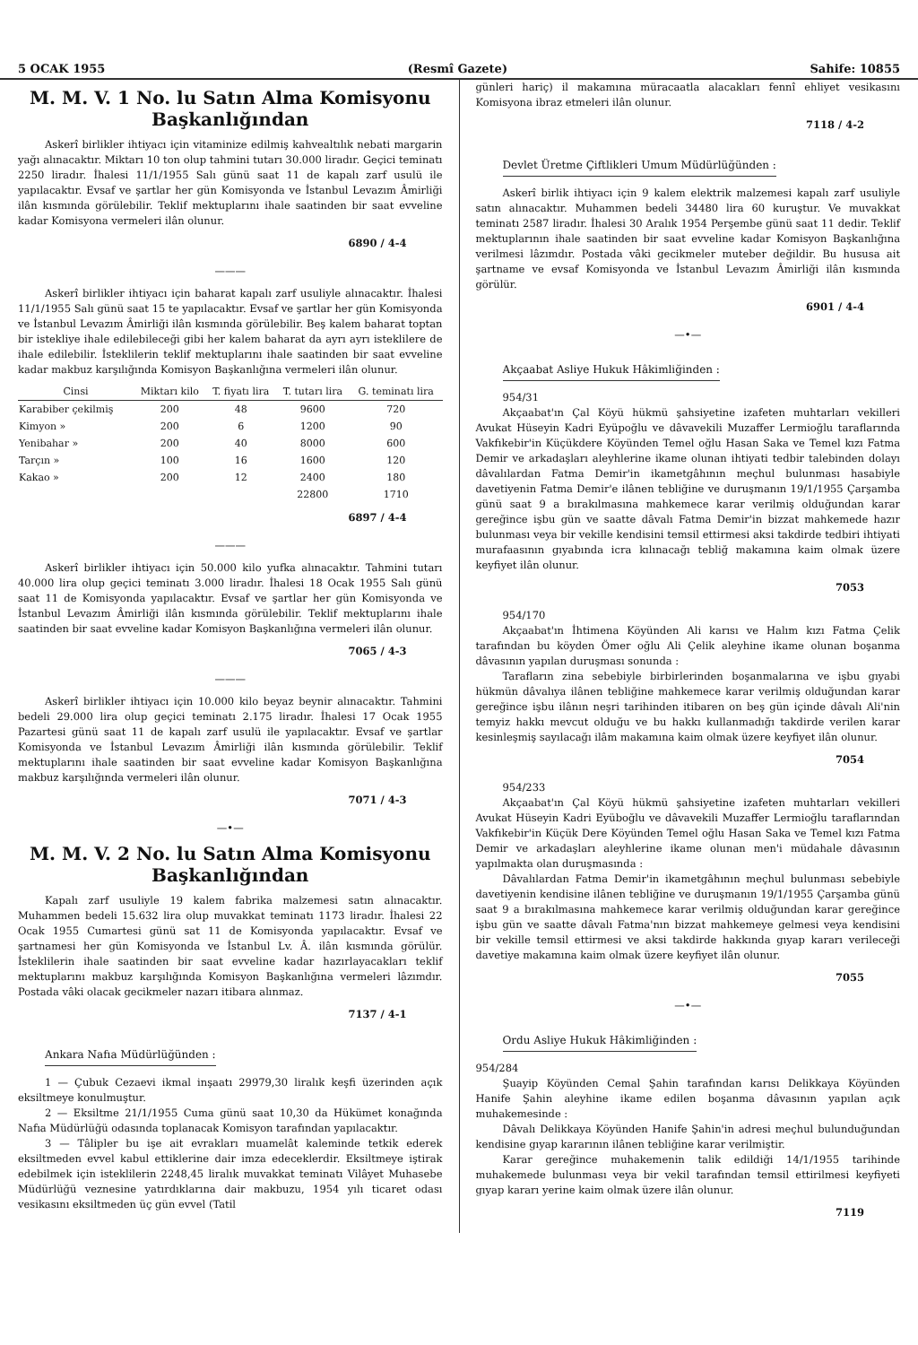5 OCAK 1955 (Resmî Gazete) Sahife: 10855
M. M. V. 1 No. lu Satın Alma Komisyonu Başkanlığından
Askerî birlikler ihtiyacı için vitaminize edilmiş kahvealtılık nebati margarin yağı alınacaktır. Miktarı 10 ton olup tahmini tutarı 30.000 liradır. Geçici teminatı 2250 liradır. İhalesi 11/1/1955 Salı günü saat 11 de kapalı zarf usulü ile yapılacaktır. Evsaf ve şartlar her gün Komisyonda ve İstanbul Levazım Âmirliği ilân kısmında görülebilir. Teklif mektuplarını ihale saatinden bir saat evveline kadar Komisyona vermeleri ilân olunur.
6890 / 4-4
———
Askerî birlikler ihtiyacı için baharat kapalı zarf usuliyle alınacaktır. İhalesi 11/1/1955 Salı günü saat 15 te yapılacaktır. Evsaf ve şartlar her gün Komisyonda ve İstanbul Levazım Âmirliği ilân kısmında görülebilir. Beş kalem baharat toptan bir istekliye ihale edilebileceği gibi her kalem baharat da ayrı ayrı isteklilere de ihale edilebilir. İsteklilerin teklif mektuplarını ihale saatinden bir saat evveline kadar makbuz karşılığında Komisyon Başkanlığına vermeleri ilân olunur.
| Cinsi | Miktarı kilo | T. fiyatı lira | T. tutarı lira | G. teminatı lira |
| --- | --- | --- | --- | --- |
| Karabiber çekilmiş | 200 | 48 | 9600 | 720 |
| Kimyon » | 200 | 6 | 1200 | 90 |
| Yenibahar » | 200 | 40 | 8000 | 600 |
| Tarçın » | 100 | 16 | 1600 | 120 |
| Kakao » | 200 | 12 | 2400 | 180 |
| | | | 22800 | 1710 |
6897 / 4-4
———
Askerî birlikler ihtiyacı için 50.000 kilo yufka alınacaktır. Tahmini tutarı 40.000 lira olup geçici teminatı 3.000 liradır. İhalesi 18 Ocak 1955 Salı günü saat 11 de Komisyonda yapılacaktır. Evsaf ve şartlar her gün Komisyonda ve İstanbul Levazım Âmirliği ilân kısmında görülebilir. Teklif mektuplarını ihale saatinden bir saat evveline kadar Komisyon Başkanlığına vermeleri ilân olunur.
7065 / 4-3
———
Askerî birlikler ihtiyacı için 10.000 kilo beyaz beynir alınacaktır. Tahmini bedeli 29.000 lira olup geçici teminatı 2.175 liradır. İhalesi 17 Ocak 1955 Pazartesi günü saat 11 de kapalı zarf usulü ile yapılacaktır. Evsaf ve şartlar Komisyonda ve İstanbul Levazım Âmirliği ilân kısmında görülebilir. Teklif mektuplarını ihale saatinden bir saat evveline kadar Komisyon Başkanlığına makbuz karşılığında vermeleri ilân olunur.
7071 / 4-3
—•—
M. M. V. 2 No. lu Satın Alma Komisyonu Başkanlığından
Kapalı zarf usuliyle 19 kalem fabrika malzemesi satın alınacaktır. Muhammen bedeli 15.632 lira olup muvakkat teminatı 1173 liradır. İhalesi 22 Ocak 1955 Cumartesi günü sat 11 de Komisyonda yapılacaktır. Evsaf ve şartnamesi her gün Komisyonda ve İstanbul Lv. Â. ilân kısmında görülür. İsteklilerin ihale saatinden bir saat evveline kadar hazırlayacakları teklif mektuplarını makbuz karşılığında Komisyon Başkanlığına vermeleri lâzımdır. Postada vâki olacak gecikmeler nazarı itibara alınmaz.
7137 / 4-1
Ankara Nafıa Müdürlüğünden :
1 — Çubuk Cezaevi ikmal inşaatı 29979,30 liralık keşfi üzerinden açık eksiltmeye konulmuştur.
2 — Eksiltme 21/1/1955 Cuma günü saat 10,30 da Hükümet konağında Nafıa Müdürlüğü odasında toplanacak Komisyon tarafından yapılacaktır.
3 — Tâlipler bu işe ait evrakları muamelât kaleminde tetkik ederek eksiltmeden evvel kabul ettiklerine dair imza edeceklerdir. Eksiltmeye iştirak edebilmek için isteklilerin 2248,45 liralık muvakkat teminatı Vilâyet Muhasebe Müdürlüğü veznesine yatırdıklarına dair makbuzu, 1954 yılı ticaret odası vesikasını eksiltmeden üç gün evvel (Tatil
günleri hariç) il makamına müracaatla alacakları fennî ehliyet vesikasını Komisyona ibraz etmeleri ilân olunur.
7118 / 4-2
Devlet Üretme Çiftlikleri Umum Müdürlüğünden :
Askerî birlik ihtiyacı için 9 kalem elektrik malzemesi kapalı zarf usuliyle satın alınacaktır. Muhammen bedeli 34480 lira 60 kuruştur. Ve muvakkat teminatı 2587 liradır. İhalesi 30 Aralık 1954 Perşembe günü saat 11 dedir. Teklif mektuplarının ihale saatinden bir saat evveline kadar Komisyon Başkanlığına verilmesi lâzımdır. Postada vâki gecikmeler muteber değildir. Bu hususa ait şartname ve evsaf Komisyonda ve İstanbul Levazım Âmirliği ilân kısmında görülür.
6901 / 4-4
—•—
Akçaabat Asliye Hukuk Hâkimliğinden :
954/31
Akçaabat'ın Çal Köyü hükmü şahsiyetine izafeten muhtarları vekilleri Avukat Hüseyin Kadri Eyüpoğlu ve dâvavekili Muzaffer Lermioğlu taraflarında Vakfıkebir'in Küçükdere Köyünden Temel oğlu Hasan Saka ve Temel kızı Fatma Demir ve arkadaşları aleyhlerine ikame olunan ihtiyati tedbir talebinden dolayı dâvalılardan Fatma Demir'in ikametgâhının meçhul bulunması hasabiyle davetiyenin Fatma Demir'e ilânen tebliğine ve duruşmanın 19/1/1955 Çarşamba günü saat 9 a bırakılmasına mahkemece karar verilmiş olduğundan karar gereğince işbu gün ve saatte dâvalı Fatma Demir'in bizzat mahkemede hazır bulunması veya bir vekille kendisini temsil ettirmesi aksi takdirde tedbiri ihtiyati murafaasının gıyabında icra kılınacağı tebliğ makamına kaim olmak üzere keyfiyet ilân olunur.
7053
954/170
Akçaabat'ın İhtimena Köyünden Ali karısı ve Halım kızı Fatma Çelik tarafından bu köyden Ömer oğlu Ali Çelik aleyhine ikame olunan boşanma dâvasının yapılan duruşması sonunda :
Tarafların zina sebebiyle birbirlerinden boşanmalarına ve işbu gıyabi hükmün dâvalıya ilânen tebliğine mahkemece karar verilmiş olduğundan karar gereğince işbu ilânın neşri tarihinden itibaren on beş gün içinde dâvalı Ali'nin temyiz hakkı mevcut olduğu ve bu hakkı kullanmadığı takdirde verilen karar kesinleşmiş sayılacağı ilâm makamına kaim olmak üzere keyfiyet ilân olunur.
7054
954/233
Akçaabat'ın Çal Köyü hükmü şahsiyetine izafeten muhtarları vekilleri Avukat Hüseyin Kadri Eyüboğlu ve dâvavekili Muzaffer Lermioğlu taraflarından Vakfıkebir'in Küçük Dere Köyünden Temel oğlu Hasan Saka ve Temel kızı Fatma Demir ve arkadaşları aleyhlerine ikame olunan men'i müdahale dâvasının yapılmakta olan duruşmasında :
Dâvalılardan Fatma Demir'in ikametgâhının meçhul bulunması sebebiyle davetiyenin kendisine ilânen tebliğine ve duruşmanın 19/1/1955 Çarşamba günü saat 9 a bırakılmasına mahkemece karar verilmiş olduğundan karar gereğince işbu gün ve saatte dâvalı Fatma'nın bizzat mahkemeye gelmesi veya kendisini bir vekille temsil ettirmesi ve aksi takdirde hakkında gıyap kararı verileceği davetiye makamına kaim olmak üzere keyfiyet ilân olunur.
7055
—•—
Ordu Asliye Hukuk Hâkimliğinden :
954/284
Şuayip Köyünden Cemal Şahin tarafından karısı Delikkaya Köyünden Hanife Şahin aleyhine ikame edilen boşanma dâvasının yapılan açık muhakemesinde :
Dâvalı Delikkaya Köyünden Hanife Şahin'in adresi meçhul bulunduğundan kendisine gıyap kararının ilânen tebliğine karar verilmiştir.
Karar gereğince muhakemenin talik edildiği 14/1/1955 tarihinde muhakemede bulunması veya bir vekil tarafından temsil ettirilmesi keyfiyeti gıyap kararı yerine kaim olmak üzere ilân olunur.
7119